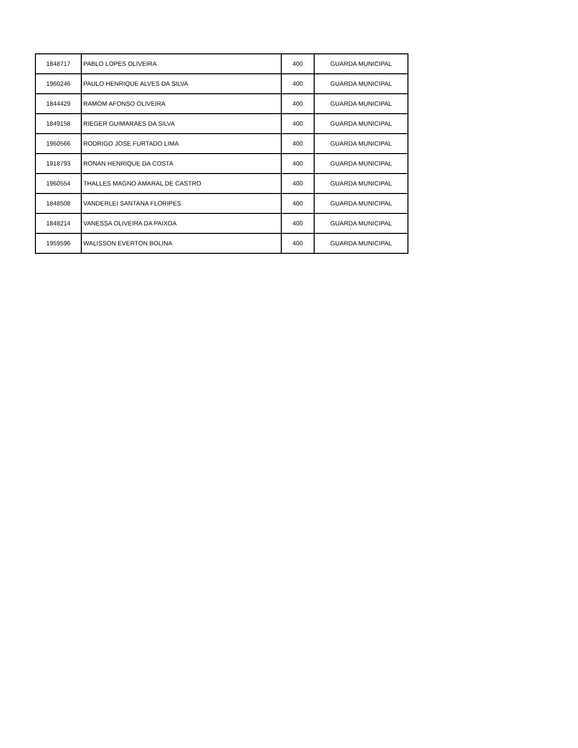| 1848717 | PABLO LOPES OLIVEIRA | 400 | GUARDA MUNICIPAL |
| 1960246 | PAULO HENRIQUE ALVES DA SILVA | 400 | GUARDA MUNICIPAL |
| 1844429 | RAMOM AFONSO OLIVEIRA | 400 | GUARDA MUNICIPAL |
| 1849158 | RIEGER GUIMARAES DA SILVA | 400 | GUARDA MUNICIPAL |
| 1960566 | RODRIGO JOSE FURTADO LIMA | 400 | GUARDA MUNICIPAL |
| 1918793 | RONAN HENRIQUE DA COSTA | 400 | GUARDA MUNICIPAL |
| 1960554 | THALLES MAGNO AMARAL DE CASTRO | 400 | GUARDA MUNICIPAL |
| 1848508 | VANDERLEI SANTANA FLORIPES | 400 | GUARDA MUNICIPAL |
| 1848214 | VANESSA OLIVEIRA DA PAIXOA | 400 | GUARDA MUNICIPAL |
| 1959596 | WALISSON EVERTON BOLINA | 400 | GUARDA MUNICIPAL |